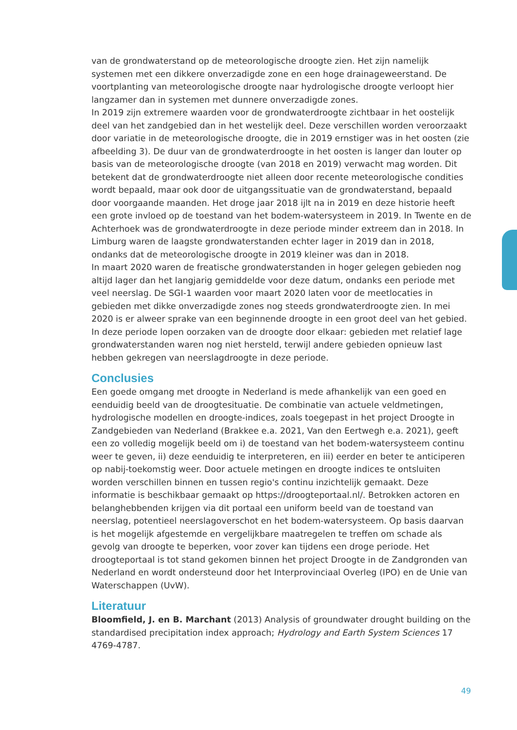van de grondwaterstand op de meteorologische droogte zien. Het zijn namelijk systemen met een dikkere onverzadigde zone en een hoge drainageweerstand. De voortplanting van meteorologische droogte naar hydrologische droogte verloopt hier langzamer dan in systemen met dunnere onverzadigde zones.
In 2019 zijn extremere waarden voor de grondwaterdroogte zichtbaar in het oostelijk deel van het zandgebied dan in het westelijk deel. Deze verschillen worden veroorzaakt door variatie in de meteorologische droogte, die in 2019 ernstiger was in het oosten (zie afbeelding 3). De duur van de grondwaterdroogte in het oosten is langer dan louter op basis van de meteorologische droogte (van 2018 en 2019) verwacht mag worden. Dit betekent dat de grondwaterdroogte niet alleen door recente meteorologische condities wordt bepaald, maar ook door de uitgangssituatie van de grondwaterstand, bepaald door voorgaande maanden. Het droge jaar 2018 ijlt na in 2019 en deze historie heeft een grote invloed op de toestand van het bodem-watersysteem in 2019. In Twente en de Achterhoek was de grondwaterdroogte in deze periode minder extreem dan in 2018. In Limburg waren de laagste grondwaterstanden echter lager in 2019 dan in 2018, ondanks dat de meteorologische droogte in 2019 kleiner was dan in 2018.
In maart 2020 waren de freatische grondwaterstanden in hoger gelegen gebieden nog altijd lager dan het langjarig gemiddelde voor deze datum, ondanks een periode met veel neerslag. De SGI-1 waarden voor maart 2020 laten voor de meetlocaties in gebieden met dikke onverzadigde zones nog steeds grondwaterdroogte zien. In mei 2020 is er alweer sprake van een beginnende droogte in een groot deel van het gebied. In deze periode lopen oorzaken van de droogte door elkaar: gebieden met relatief lage grondwaterstanden waren nog niet hersteld, terwijl andere gebieden opnieuw last hebben gekregen van neerslagdroogte in deze periode.
Conclusies
Een goede omgang met droogte in Nederland is mede afhankelijk van een goed en eenduidig beeld van de droogtesituatie. De combinatie van actuele veldmetingen, hydrologische modellen en droogte-indices, zoals toegepast in het project Droogte in Zandgebieden van Nederland (Brakkee e.a. 2021, Van den Eertwegh e.a. 2021), geeft een zo volledig mogelijk beeld om i) de toestand van het bodem-watersysteem continu weer te geven, ii) deze eenduidig te interpreteren, en iii) eerder en beter te anticiperen op nabij-toekomstig weer. Door actuele metingen en droogte indices te ontsluiten worden verschillen binnen en tussen regio's continu inzichtelijk gemaakt. Deze informatie is beschikbaar gemaakt op https://droogteportaal.nl/. Betrokken actoren en belanghebbenden krijgen via dit portaal een uniform beeld van de toestand van neerslag, potentieel neerslagoverschot en het bodem-watersysteem. Op basis daarvan is het mogelijk afgestemde en vergelijkbare maatregelen te treffen om schade als gevolg van droogte te beperken, voor zover kan tijdens een droge periode. Het droogteportaal is tot stand gekomen binnen het project Droogte in de Zandgronden van Nederland en wordt ondersteund door het Interprovinciaal Overleg (IPO) en de Unie van Waterschappen (UvW).
Literatuur
Bloomfield, J. en B. Marchant (2013) Analysis of groundwater drought building on the standardised precipitation index approach; Hydrology and Earth System Sciences 17 4769-4787.
49